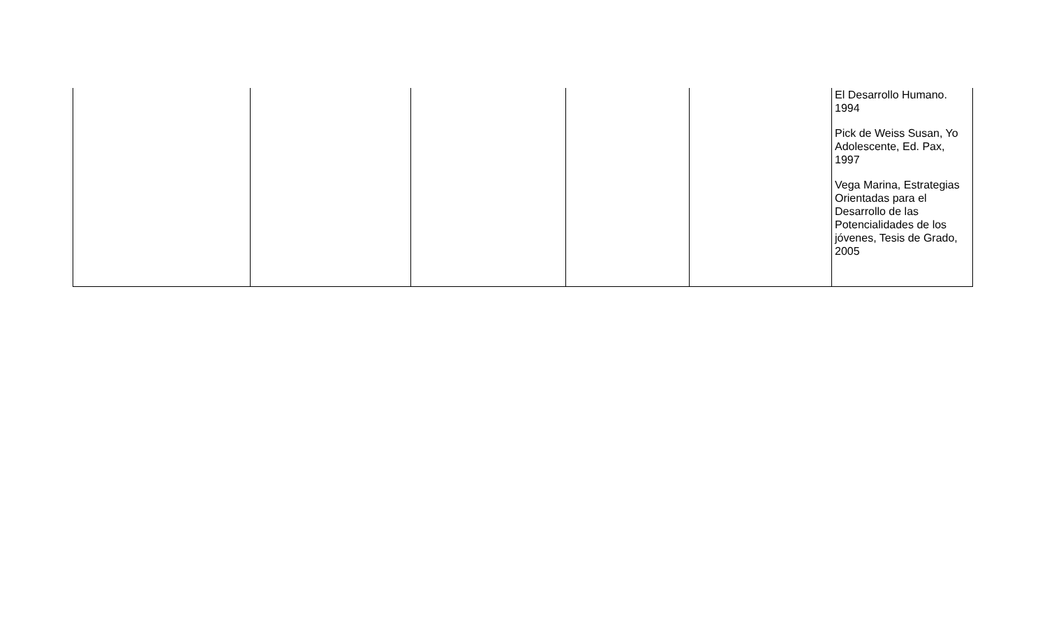| | | | | | El Desarrollo Humano. 1994 Pick de Weiss Susan, Yo Adolescente, Ed. Pax, 1997 Vega Marina, Estrategias Orientadas para el Desarrollo de las Potencialidades de los jóvenes, Tesis de Grado, 2005 |